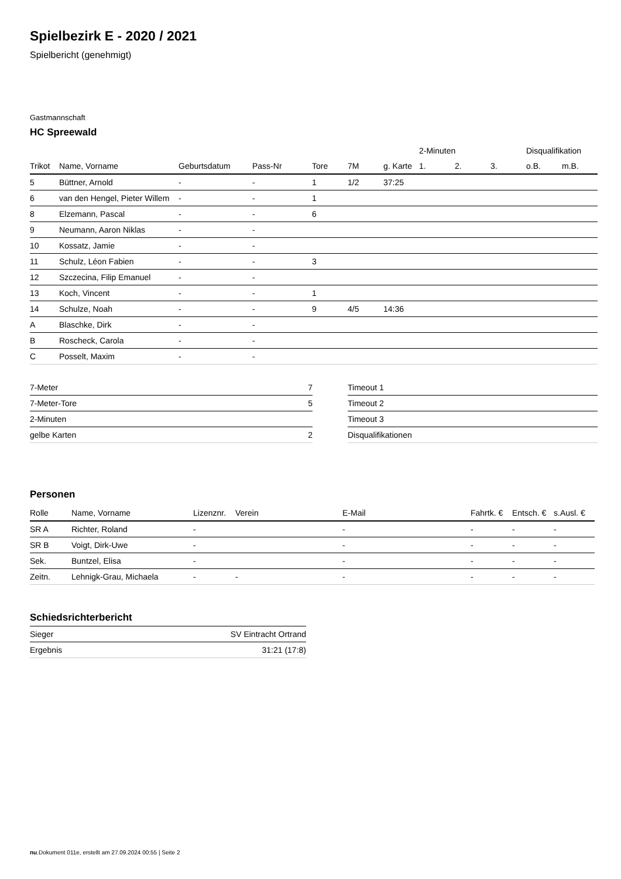Spielbezirk E - 2020 / 2021
Spielbericht (genehmigt)
Gastmannschaft
HC Spreewald
| | | | | | | | 2-Minuten | | | Disqualifikation | |
| --- | --- | --- | --- | --- | --- | --- | --- | --- | --- | --- | --- |
| Trikot | Name, Vorname | Geburtsdatum | Pass-Nr | Tore | 7M | g. Karte | 1. | 2. | 3. | o.B. | m.B. |
| 5 | Büttner, Arnold | - | - | 1 | 1/2 | 37:25 | | | | | |
| 6 | van den Hengel, Pieter Willem | - | - | 1 | | | | | | | |
| 8 | Elzemann, Pascal | - | - | 6 | | | | | | | |
| 9 | Neumann, Aaron Niklas | - | - | | | | | | | | |
| 10 | Kossatz, Jamie | - | - | | | | | | | | |
| 11 | Schulz, Léon Fabien | - | - | 3 | | | | | | | |
| 12 | Szczecina, Filip Emanuel | - | - | | | | | | | | |
| 13 | Koch, Vincent | - | - | 1 | | | | | | | |
| 14 | Schulze, Noah | - | - | 9 | 4/5 | 14:36 | | | | | |
| A | Blaschke, Dirk | - | - | | | | | | | | |
| B | Roscheck, Carola | - | - | | | | | | | | |
| C | Posselt, Maxim | - | - | | | | | | | | |
| 7-Meter | 7 |
| 7-Meter-Tore | 5 |
| 2-Minuten | |
| gelbe Karten | 2 |
| Timeout 1 |
| Timeout 2 |
| Timeout 3 |
| Disqualifikationen |
Personen
| Rolle | Name, Vorname | Lizenznr. | Verein | E-Mail | Fahrtk. € | Entsch. € | s.Ausl. € |
| --- | --- | --- | --- | --- | --- | --- | --- |
| SR A | Richter, Roland | - | | - | - | - | - |
| SR B | Voigt, Dirk-Uwe | - | | - | - | - | - |
| Sek. | Buntzel, Elisa | - | | - | - | - | - |
| Zeitn. | Lehnigk-Grau, Michaela | - | - | - | - | - | - |
Schiedsrichterbericht
| Sieger | SV Eintracht Ortrand |
| Ergebnis | 31:21 (17:8) |
nu.Dokument 011e, erstellt am 27.09.2024 00:55 | Seite 2